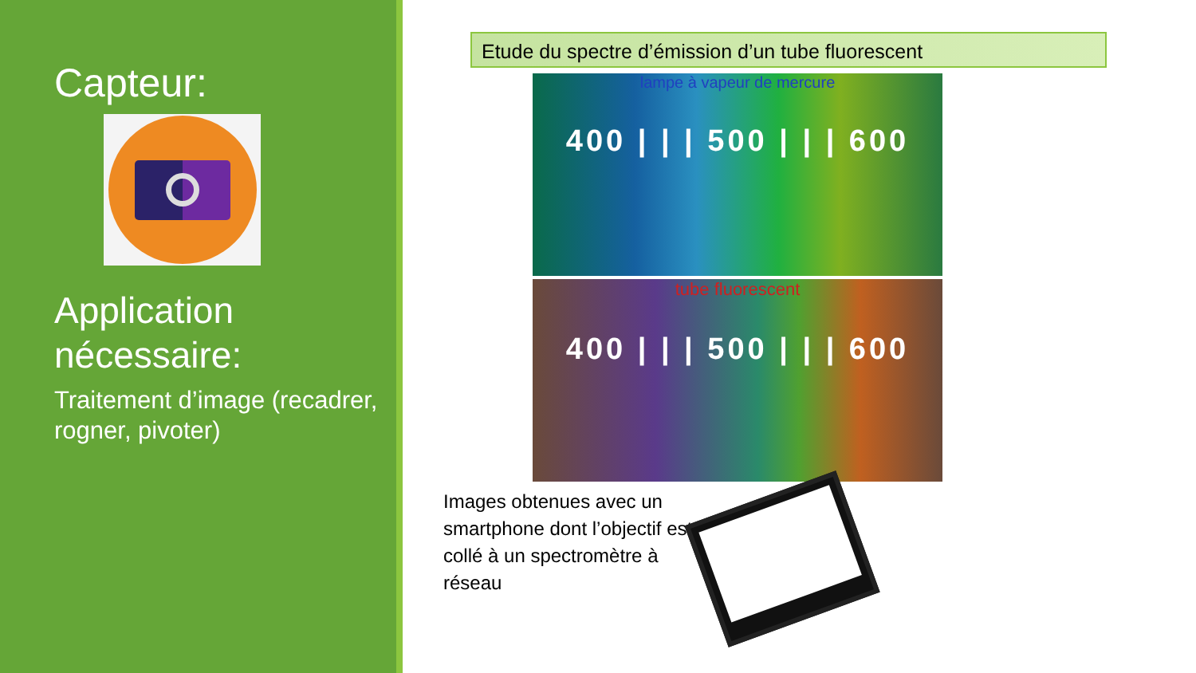Capteur:
Application nécessaire:
Traitement d’image (recadrer, rogner, pivoter)
Etude du spectre d’émission d’un tube fluorescent
lampe à vapeur de mercure
400 | | | 500 | | | 600
tube fluorescent
400 | | | 500 | | | 600
Images obtenues avec un smartphone dont l’objectif est collé à un spectromètre à réseau